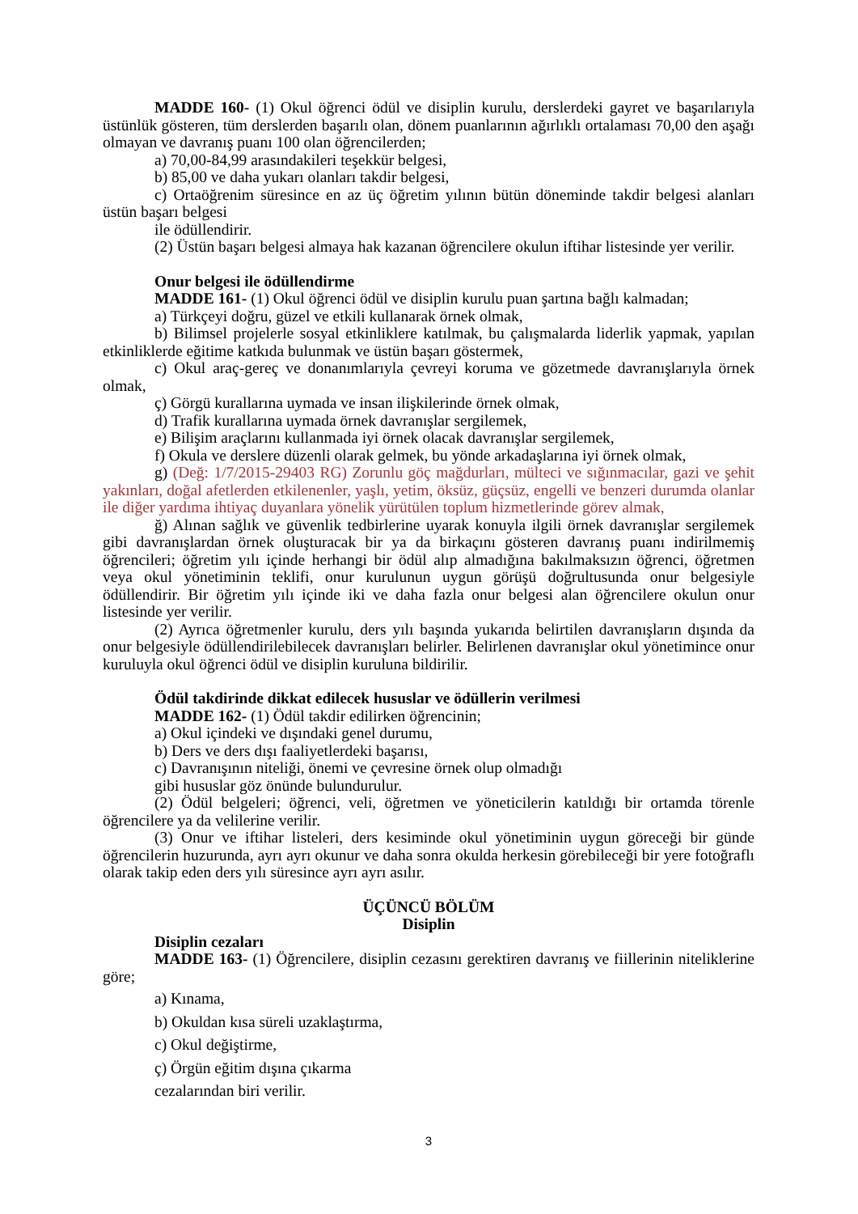MADDE 160- (1) Okul öğrenci ödül ve disiplin kurulu, derslerdeki gayret ve başarılarıyla üstünlük gösteren, tüm derslerden başarılı olan, dönem puanlarının ağırlıklı ortalaması 70,00 den aşağı olmayan ve davranış puanı 100 olan öğrencilerden;
a) 70,00-84,99 arasındakileri teşekkür belgesi,
b) 85,00 ve daha yukarı olanları takdir belgesi,
c) Ortaöğrenim süresince en az üç öğretim yılının bütün döneminde takdir belgesi alanları üstün başarı belgesi
ile ödüllendirir.
(2) Üstün başarı belgesi almaya hak kazanan öğrencilere okulun iftihar listesinde yer verilir.
Onur belgesi ile ödüllendirme
MADDE 161- (1) Okul öğrenci ödül ve disiplin kurulu puan şartına bağlı kalmadan;
a) Türkçeyi doğru, güzel ve etkili kullanarak örnek olmak,
b) Bilimsel projelerle sosyal etkinliklere katılmak, bu çalışmalarda liderlik yapmak, yapılan etkinliklerde eğitime katkıda bulunmak ve üstün başarı göstermek,
c) Okul araç-gereç ve donanımlarıyla çevreyi koruma ve gözetmede davranışlarıyla örnek olmak,
ç) Görgü kurallarına uymada ve insan ilişkilerinde örnek olmak,
d) Trafik kurallarına uymada örnek davranışlar sergilemek,
e) Bilişim araçlarını kullanmada iyi örnek olacak davranışlar sergilemek,
f) Okula ve derslere düzenli olarak gelmek, bu yönde arkadaşlarına iyi örnek olmak,
g) (Değ: 1/7/2015-29403 RG) Zorunlu göç mağdurları, mülteci ve sığınmacılar, gazi ve şehit yakınları, doğal afetlerden etkilenenler, yaşlı, yetim, öksüz, güçsüz, engelli ve benzeri durumda olanlar ile diğer yardıma ihtiyaç duyanlara yönelik yürütülen toplum hizmetlerinde görev almak,
ğ) Alınan sağlık ve güvenlik tedbirlerine uyarak konuyla ilgili örnek davranışlar sergilemek gibi davranışlardan örnek oluşturacak bir ya da birkaçını gösteren davranış puanı indirilmemiş öğrencileri; öğretim yılı içinde herhangi bir ödül alıp almadığına bakılmaksızın öğrenci, öğretmen veya okul yönetiminin teklifi, onur kurulunun uygun görüşü doğrultusunda onur belgesiyle ödüllendirir. Bir öğretim yılı içinde iki ve daha fazla onur belgesi alan öğrencilere okulun onur listesinde yer verilir.
(2) Ayrıca öğretmenler kurulu, ders yılı başında yukarıda belirtilen davranışların dışında da onur belgesiyle ödüllendirilebilecek davranışları belirler. Belirlenen davranışlar okul yönetimince onur kuruluyla okul öğrenci ödül ve disiplin kuruluna bildirilir.
Ödül takdirinde dikkat edilecek hususlar ve ödüllerin verilmesi
MADDE 162- (1) Ödül takdir edilirken öğrencinin;
a) Okul içindeki ve dışındaki genel durumu,
b) Ders ve ders dışı faaliyetlerdeki başarısı,
c) Davranışının niteliği, önemi ve çevresine örnek olup olmadığı
gibi hususlar göz önünde bulundurulur.
(2) Ödül belgeleri; öğrenci, veli, öğretmen ve yöneticilerin katıldığı bir ortamda törenle öğrencilere ya da velilerine verilir.
(3) Onur ve iftihar listeleri, ders kesiminde okul yönetiminin uygun göreceği bir günde öğrencilerin huzurunda, ayrı ayrı okunur ve daha sonra okulda herkesin görebileceği bir yere fotoğraflı olarak takip eden ders yılı süresince ayrı ayrı asılır.
ÜÇÜNCÜ BÖLÜM
Disiplin
Disiplin cezaları
MADDE 163- (1) Öğrencilere, disiplin cezasını gerektiren davranış ve fiillerinin niteliklerine göre;
a) Kınama,
b) Okuldan kısa süreli uzaklaştırma,
c) Okul değiştirme,
ç) Örgün eğitim dışına çıkarma
cezalarından biri verilir.
3